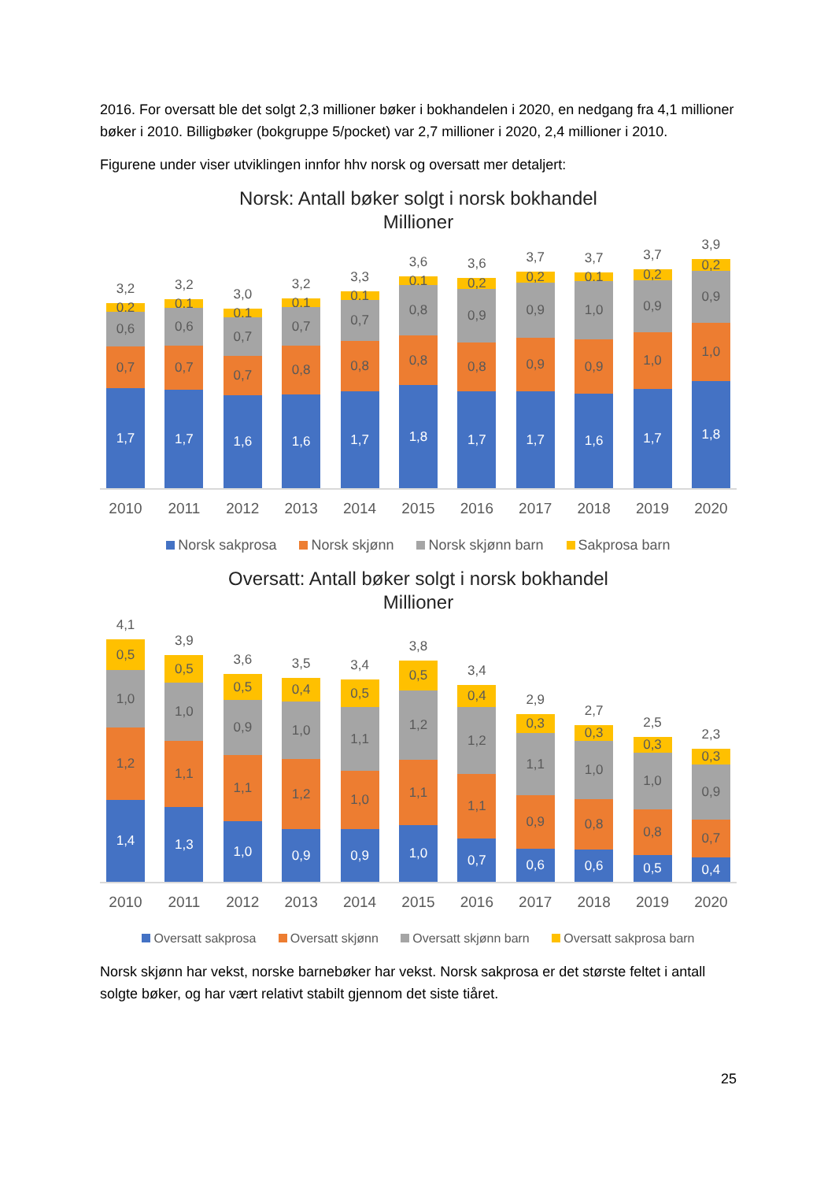2016. For oversatt ble det solgt 2,3 millioner bøker i bokhandelen i 2020, en nedgang fra 4,1 millioner bøker i 2010. Billigbøker (bokgruppe 5/pocket) var 2,7 millioner i 2020, 2,4 millioner i 2010.
Figurene under viser utviklingen innfor hhv norsk og oversatt mer detaljert:
Norsk: Antall bøker solgt i norsk bokhandel
Millioner
3,2
0,2
0,6
0,7
1,7
3,2
0,1
0,6
0,7
1,7
3,0
0,1
0,7
0,7
1,6
3,2
0,1
0,7
0,8
1,6
3,3
0,1
0,7
0,8
1,7
3,6
0,1
0,8
0,8
1,8
3,6
0,2
0,9
0,8
1,7
3,7
0,2
0,9
0,9
1,7
3,7
0,1
1,0
0,9
1,6
3,7
0,2
0,9
1,0
1,7
3,9
0,2
0,9
1,0
1,8
2010 2011 2012 2013 2014 2015 2016 2017 2018 2019 2020
Norsk sakprosa Norsk skjønn Norsk skjønn barn Sakprosa barn
Oversatt: Antall bøker solgt i norsk bokhandel
Millioner
4,1
0,5
1,0
1,2
1,4
3,9
0,5
1,0
1,1
1,3
3,6
0,5
0,9
1,1
1,0
3,5
0,4
1,0
1,2
0,9
3,4
0,5
1,1
1,0
0,9
3,8
0,5
1,2
1,1
1,0
3,4
0,4
1,2
1,1
0,7
2,9
0,3
1,1
0,9
0,6
2,7
0,3
1,0
0,8
0,6
2,5
0,3
1,0
0,8
0,5
2,3
0,3
0,9
0,7
0,4
2010 2011 2012 2013 2014 2015 2016 2017 2018 2019 2020
Oversatt sakprosa Oversatt skjønn Oversatt skjønn barn Oversatt sakprosa barn
Norsk skjønn har vekst, norske barnebøker har vekst. Norsk sakprosa er det største feltet i antall solgte bøker, og har vært relativt stabilt gjennom det siste tiåret.
25